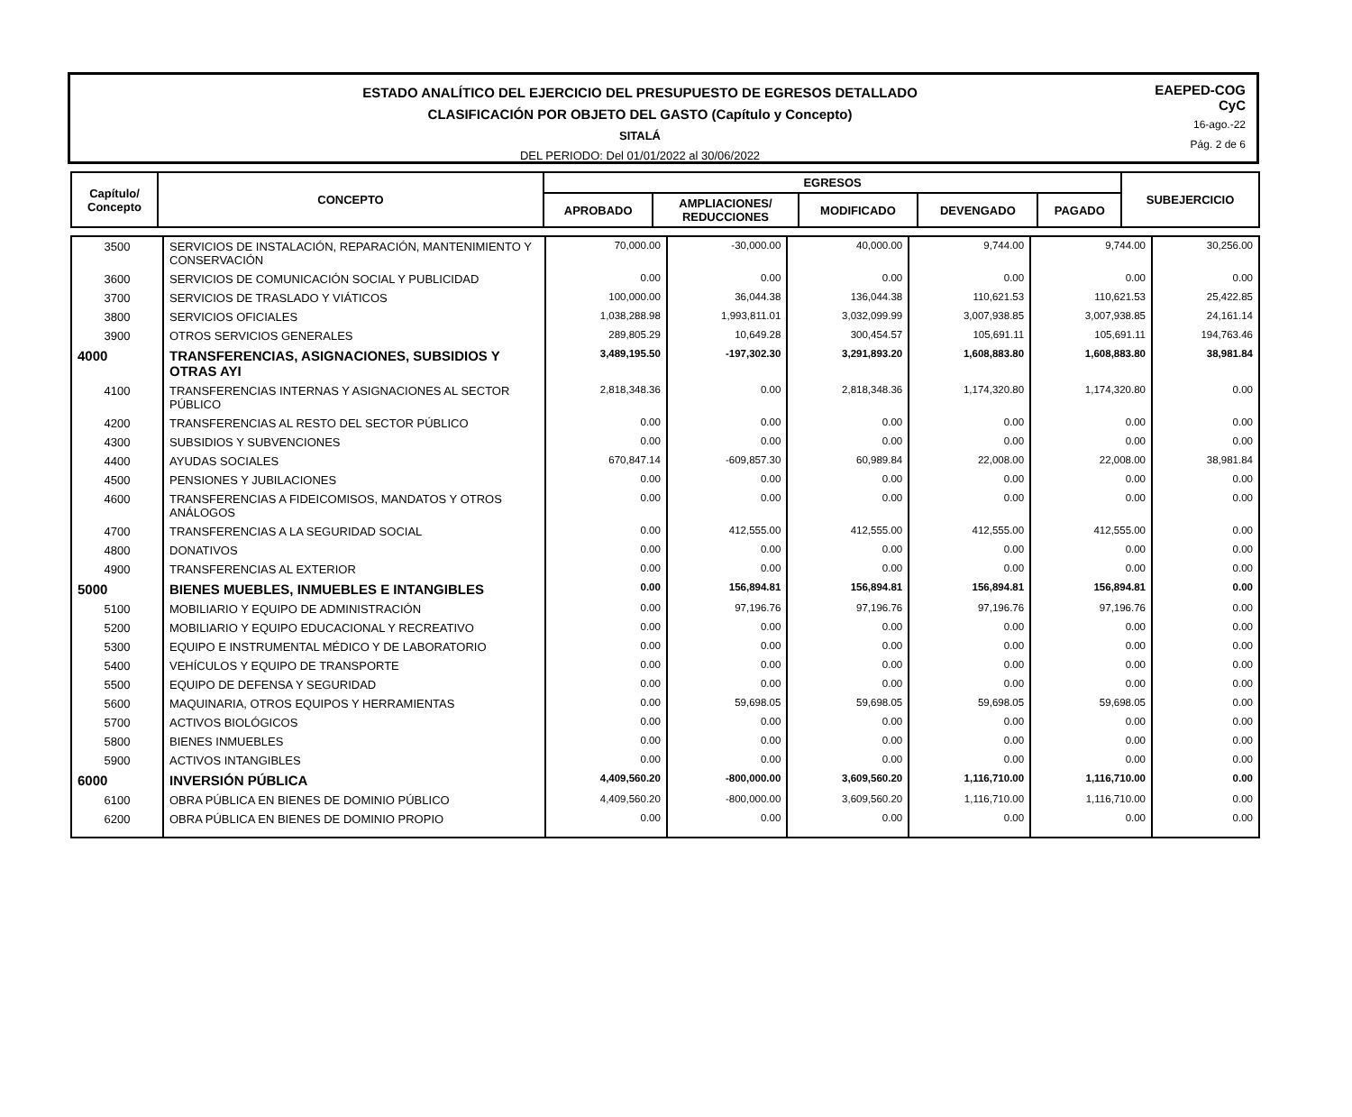ESTADO ANALÍTICO DEL EJERCICIO DEL PRESUPUESTO DE EGRESOS DETALLADO
CLASIFICACIÓN POR OBJETO DEL GASTO (Capítulo y Concepto)
SITALÁ
DEL PERIODO: Del 01/01/2022 al 30/06/2022
EAEPED-COG
CyC
16-ago.-22
Pág. 2 de 6
| Capítulo/ Concepto | CONCEPTO | EGRESOS | | | | | SUBEJERCICIO | |
| --- | --- | --- | --- | --- | --- | --- | --- | --- |
| | | APROBADO | AMPLIACIONES/ REDUCCIONES | MODIFICADO | DEVENGADO | PAGADO | | |
| 3500 | SERVICIOS DE INSTALACIÓN, REPARACIÓN, MANTENIMIENTO Y CONSERVACIÓN | 70,000.00 | -30,000.00 | 40,000.00 | 9,744.00 | 9,744.00 | 30,256.00 |
| 3600 | SERVICIOS DE COMUNICACIÓN SOCIAL Y PUBLICIDAD | 0.00 | 0.00 | 0.00 | 0.00 | 0.00 | 0.00 |
| 3700 | SERVICIOS DE TRASLADO Y VIÁTICOS | 100,000.00 | 36,044.38 | 136,044.38 | 110,621.53 | 110,621.53 | 25,422.85 |
| 3800 | SERVICIOS OFICIALES | 1,038,288.98 | 1,993,811.01 | 3,032,099.99 | 3,007,938.85 | 3,007,938.85 | 24,161.14 |
| 3900 | OTROS SERVICIOS GENERALES | 289,805.29 | 10,649.28 | 300,454.57 | 105,691.11 | 105,691.11 | 194,763.46 |
| 4000 | TRANSFERENCIAS, ASIGNACIONES, SUBSIDIOS Y OTRAS AYI | 3,489,195.50 | -197,302.30 | 3,291,893.20 | 1,608,883.80 | 1,608,883.80 | 38,981.84 |
| 4100 | TRANSFERENCIAS INTERNAS Y ASIGNACIONES AL SECTOR PÚBLICO | 2,818,348.36 | 0.00 | 2,818,348.36 | 1,174,320.80 | 1,174,320.80 | 0.00 |
| 4200 | TRANSFERENCIAS AL RESTO DEL SECTOR PÚBLICO | 0.00 | 0.00 | 0.00 | 0.00 | 0.00 | 0.00 |
| 4300 | SUBSIDIOS Y SUBVENCIONES | 0.00 | 0.00 | 0.00 | 0.00 | 0.00 | 0.00 |
| 4400 | AYUDAS SOCIALES | 670,847.14 | -609,857.30 | 60,989.84 | 22,008.00 | 22,008.00 | 38,981.84 |
| 4500 | PENSIONES Y JUBILACIONES | 0.00 | 0.00 | 0.00 | 0.00 | 0.00 | 0.00 |
| 4600 | TRANSFERENCIAS A FIDEICOMISOS, MANDATOS Y OTROS ANÁLOGOS | 0.00 | 0.00 | 0.00 | 0.00 | 0.00 | 0.00 |
| 4700 | TRANSFERENCIAS A LA SEGURIDAD SOCIAL | 0.00 | 412,555.00 | 412,555.00 | 412,555.00 | 412,555.00 | 0.00 |
| 4800 | DONATIVOS | 0.00 | 0.00 | 0.00 | 0.00 | 0.00 | 0.00 |
| 4900 | TRANSFERENCIAS AL EXTERIOR | 0.00 | 0.00 | 0.00 | 0.00 | 0.00 | 0.00 |
| 5000 | BIENES MUEBLES, INMUEBLES E INTANGIBLES | 0.00 | 156,894.81 | 156,894.81 | 156,894.81 | 156,894.81 | 0.00 |
| 5100 | MOBILIARIO Y EQUIPO DE ADMINISTRACIÓN | 0.00 | 97,196.76 | 97,196.76 | 97,196.76 | 97,196.76 | 0.00 |
| 5200 | MOBILIARIO Y EQUIPO EDUCACIONAL Y RECREATIVO | 0.00 | 0.00 | 0.00 | 0.00 | 0.00 | 0.00 |
| 5300 | EQUIPO E INSTRUMENTAL MÉDICO Y DE LABORATORIO | 0.00 | 0.00 | 0.00 | 0.00 | 0.00 | 0.00 |
| 5400 | VEHÍCULOS Y EQUIPO DE TRANSPORTE | 0.00 | 0.00 | 0.00 | 0.00 | 0.00 | 0.00 |
| 5500 | EQUIPO DE DEFENSA Y SEGURIDAD | 0.00 | 0.00 | 0.00 | 0.00 | 0.00 | 0.00 |
| 5600 | MAQUINARIA, OTROS EQUIPOS Y HERRAMIENTAS | 0.00 | 59,698.05 | 59,698.05 | 59,698.05 | 59,698.05 | 0.00 |
| 5700 | ACTIVOS BIOLÓGICOS | 0.00 | 0.00 | 0.00 | 0.00 | 0.00 | 0.00 |
| 5800 | BIENES INMUEBLES | 0.00 | 0.00 | 0.00 | 0.00 | 0.00 | 0.00 |
| 5900 | ACTIVOS INTANGIBLES | 0.00 | 0.00 | 0.00 | 0.00 | 0.00 | 0.00 |
| 6000 | INVERSIÓN PÚBLICA | 4,409,560.20 | -800,000.00 | 3,609,560.20 | 1,116,710.00 | 1,116,710.00 | 0.00 |
| 6100 | OBRA PÚBLICA EN BIENES DE DOMINIO PÚBLICO | 4,409,560.20 | -800,000.00 | 3,609,560.20 | 1,116,710.00 | 1,116,710.00 | 0.00 |
| 6200 | OBRA PÚBLICA EN BIENES DE DOMINIO PROPIO | 0.00 | 0.00 | 0.00 | 0.00 | 0.00 | 0.00 |